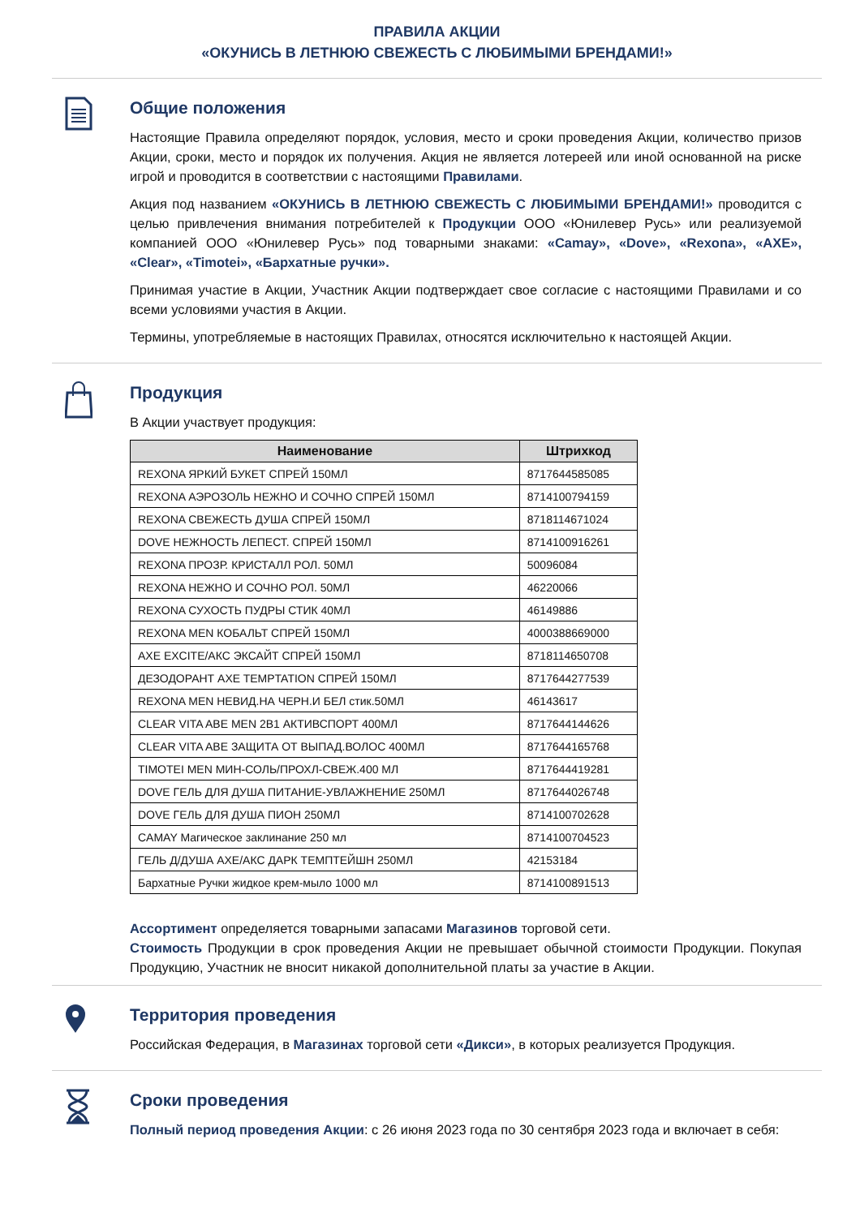ПРАВИЛА АКЦИИ
«ОКУНИСЬ В ЛЕТНЮЮ СВЕЖЕСТЬ С ЛЮБИМЫМИ БРЕНДАМИ!»
Общие положения
Настоящие Правила определяют порядок, условия, место и сроки проведения Акции, количество призов Акции, сроки, место и порядок их получения. Акция не является лотереей или иной основанной на риске игрой и проводится в соответствии с настоящими Правилами.
Акция под названием «ОКУНИСЬ В ЛЕТНЮЮ СВЕЖЕСТЬ С ЛЮБИМЫМИ БРЕНДАМИ!» проводится с целью привлечения внимания потребителей к Продукции ООО «Юнилевер Русь» или реализуемой компанией ООО «Юнилевер Русь» под товарными знаками: «Camay», «Dove», «Rexona», «AXE», «Clear», «Timotei», «Бархатные ручки».
Принимая участие в Акции, Участник Акции подтверждает свое согласие с настоящими Правилами и со всеми условиями участия в Акции.
Термины, употребляемые в настоящих Правилах, относятся исключительно к настоящей Акции.
Продукция
В Акции участвует продукция:
| Наименование | Штрихкод |
| --- | --- |
| REXONA ЯРКИЙ БУКЕТ СПРЕЙ 150МЛ | 8717644585085 |
| REXONA АЭРОЗОЛЬ НЕЖНО И СОЧНО СПРЕЙ 150МЛ | 8714100794159 |
| REXONA СВЕЖЕСТЬ ДУША СПРЕЙ 150МЛ | 8718114671024 |
| DOVE НЕЖНОСТЬ ЛЕПЕСТ. СПРЕЙ 150МЛ | 8714100916261 |
| REXONA ПРОЗР. КРИСТАЛЛ РОЛ. 50МЛ | 50096084 |
| REXONA НЕЖНО И СОЧНО РОЛ. 50МЛ | 46220066 |
| REXONA СУХОСТЬ ПУДРЫ СТИК 40МЛ | 46149886 |
| REXONA MEN КОБАЛЬТ СПРЕЙ 150МЛ | 4000388669000 |
| AXE EXCITE/АКС ЭКСАЙТ СПРЕЙ 150МЛ | 8718114650708 |
| ДЕЗОДОРАНТ AXE TEMPTATION СПРЕЙ 150МЛ | 8717644277539 |
| REXONA MEN НЕВИД.НА ЧЕРН.И БЕЛ стик.50МЛ | 46143617 |
| CLEAR VITA ABE MEN 2В1 АКТИВСПОРТ 400МЛ | 8717644144626 |
| CLEAR VITA ABE ЗАЩИТА ОТ ВЫПАД.ВОЛОС 400МЛ | 8717644165768 |
| TIMOTEI MEN МИН-СОЛЬ/ПРОХЛ-СВЕЖ.400 МЛ | 8717644419281 |
| DOVE ГЕЛЬ ДЛЯ ДУША ПИТАНИЕ-УВЛАЖНЕНИЕ 250МЛ | 8717644026748 |
| DOVE ГЕЛЬ ДЛЯ ДУША ПИОН 250МЛ | 8714100702628 |
| CAMAY Магическое заклинание 250 мл | 8714100704523 |
| ГЕЛЬ Д/ДУША AXE/АКС ДАРК ТЕМПТЕЙШН 250МЛ | 42153184 |
| Бархатные Ручки жидкое крем-мыло 1000 мл | 8714100891513 |
Ассортимент определяется товарными запасами Магазинов торговой сети.
Стоимость Продукции в срок проведения Акции не превышает обычной стоимости Продукции. Покупая Продукцию, Участник не вносит никакой дополнительной платы за участие в Акции.
Территория проведения
Российская Федерация, в Магазинах торговой сети «Дикси», в которых реализуется Продукция.
Сроки проведения
Полный период проведения Акции: с 26 июня 2023 года по 30 сентября 2023 года и включает в себя: